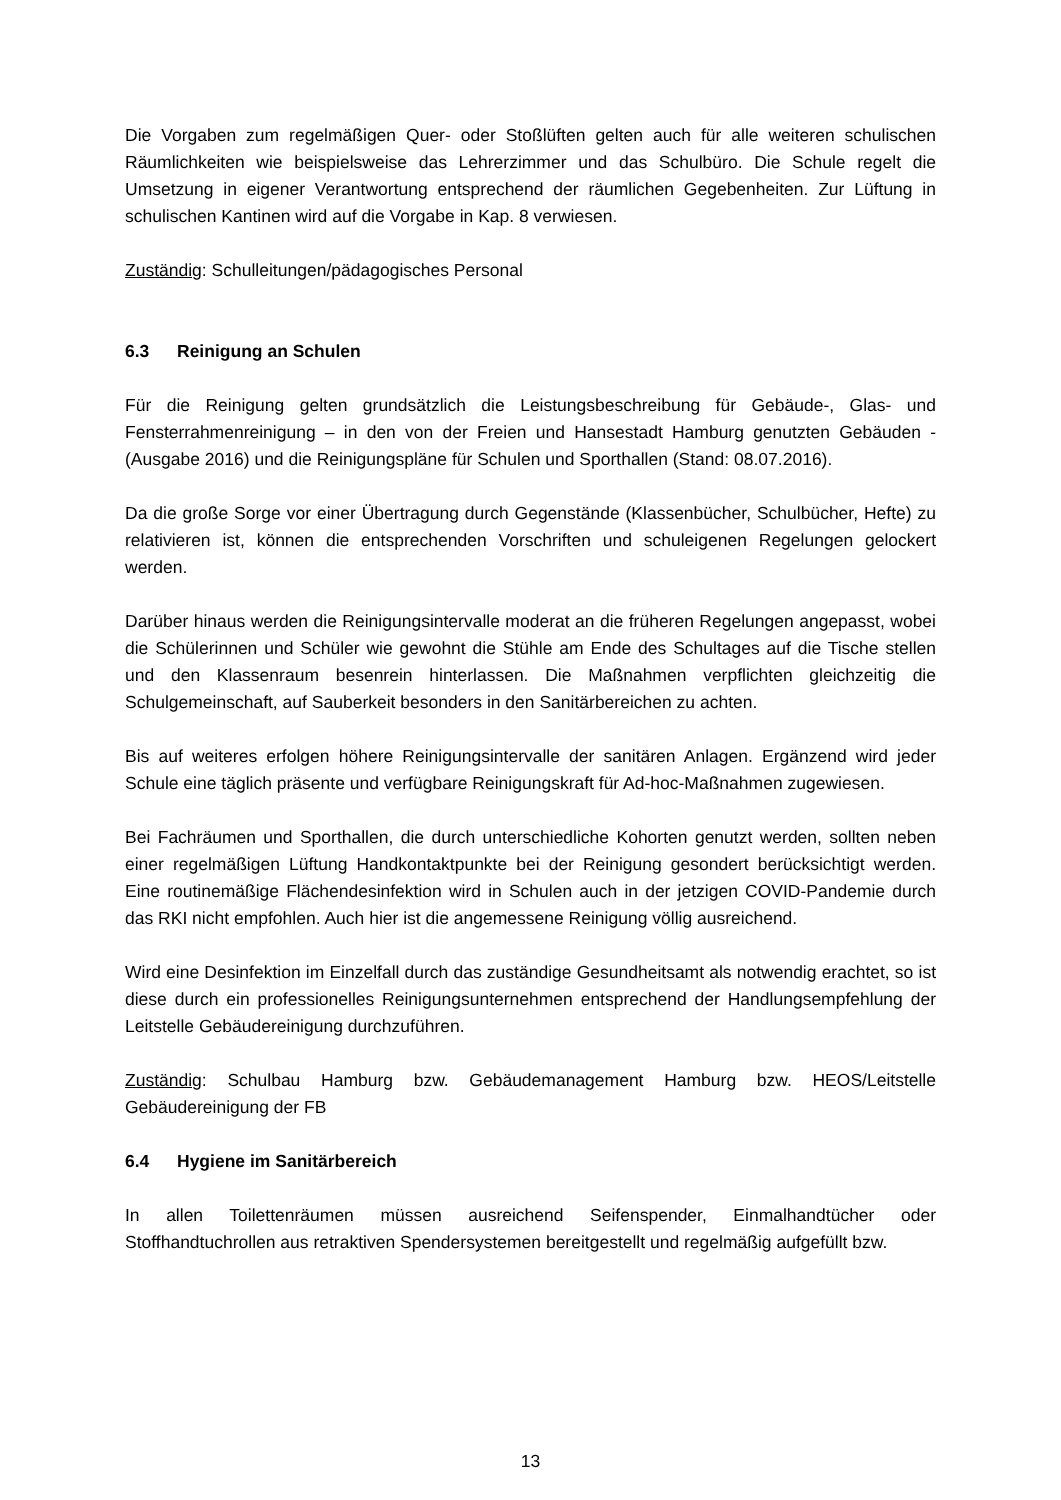Die Vorgaben zum regelmäßigen Quer- oder Stoßlüften gelten auch für alle weiteren schulischen Räumlichkeiten wie beispielsweise das Lehrerzimmer und das Schulbüro. Die Schule regelt die Umsetzung in eigener Verantwortung entsprechend der räumlichen Gegebenheiten. Zur Lüftung in schulischen Kantinen wird auf die Vorgabe in Kap. 8 verwiesen.
Zuständig: Schulleitungen/pädagogisches Personal
6.3 Reinigung an Schulen
Für die Reinigung gelten grundsätzlich die Leistungsbeschreibung für Gebäude-, Glas- und Fensterrahmenreinigung – in den von der Freien und Hansestadt Hamburg genutzten Gebäuden - (Ausgabe 2016) und die Reinigungspläne für Schulen und Sporthallen (Stand: 08.07.2016).
Da die große Sorge vor einer Übertragung durch Gegenstände (Klassenbücher, Schulbücher, Hefte) zu relativieren ist, können die entsprechenden Vorschriften und schuleigenen Regelungen gelockert werden.
Darüber hinaus werden die Reinigungsintervalle moderat an die früheren Regelungen angepasst, wobei die Schülerinnen und Schüler wie gewohnt die Stühle am Ende des Schultages auf die Tische stellen und den Klassenraum besenrein hinterlassen. Die Maßnahmen verpflichten gleichzeitig die Schulgemeinschaft, auf Sauberkeit besonders in den Sanitärbereichen zu achten.
Bis auf weiteres erfolgen höhere Reinigungsintervalle der sanitären Anlagen. Ergänzend wird jeder Schule eine täglich präsente und verfügbare Reinigungskraft für Ad-hoc-Maßnahmen zugewiesen.
Bei Fachräumen und Sporthallen, die durch unterschiedliche Kohorten genutzt werden, sollten neben einer regelmäßigen Lüftung Handkontaktpunkte bei der Reinigung gesondert berücksichtigt werden. Eine routinemäßige Flächendesinfektion wird in Schulen auch in der jetzigen COVID-Pandemie durch das RKI nicht empfohlen. Auch hier ist die angemessene Reinigung völlig ausreichend.
Wird eine Desinfektion im Einzelfall durch das zuständige Gesundheitsamt als notwendig erachtet, so ist diese durch ein professionelles Reinigungsunternehmen entsprechend der Handlungsempfehlung der Leitstelle Gebäudereinigung durchzuführen.
Zuständig: Schulbau Hamburg bzw. Gebäudemanagement Hamburg bzw. HEOS/Leitstelle Gebäudereinigung der FB
6.4 Hygiene im Sanitärbereich
In allen Toilettenräumen müssen ausreichend Seifenspender, Einmalhandtücher oder Stoffhandtuchrollen aus retraktiven Spendersystemen bereitgestellt und regelmäßig aufgefüllt bzw.
13